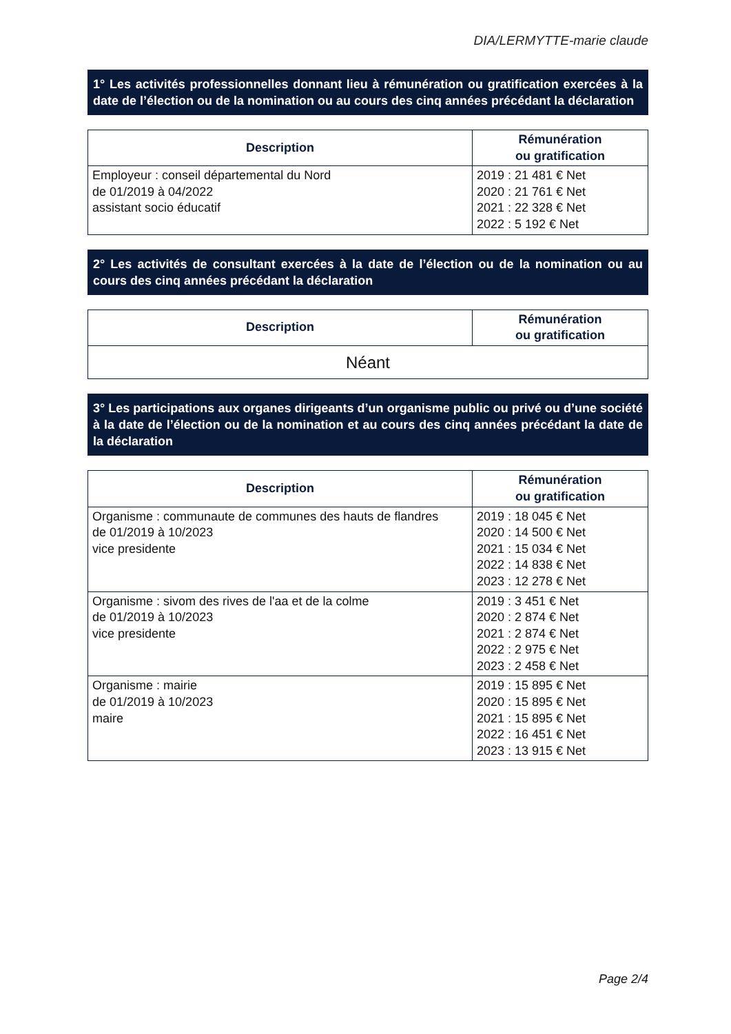DIA/LERMYTTE-marie claude
1° Les activités professionnelles donnant lieu à rémunération ou gratification exercées à la date de l’élection ou de la nomination ou au cours des cinq années précédant la déclaration
| Description | Rémunération ou gratification |
| --- | --- |
| Employeur : conseil départemental du Nord de 01/2019 à 04/2022 assistant socio éducatif | 2019 : 21 481 € Net 2020 : 21 761 € Net 2021 : 22 328 € Net 2022 : 5 192 € Net |
2° Les activités de consultant exercées à la date de l’élection ou de la nomination ou au cours des cinq années précédant la déclaration
| Description | Rémunération ou gratification |
| --- | --- |
| Néant | |
3° Les participations aux organes dirigeants d’un organisme public ou privé ou d’une société à la date de l’élection ou de la nomination et au cours des cinq années précédant la date de la déclaration
| Description | Rémunération ou gratification |
| --- | --- |
| Organisme : communaute de communes des hauts de flandres de 01/2019 à 10/2023 vice presidente | 2019 : 18 045 € Net 2020 : 14 500 € Net 2021 : 15 034 € Net 2022 : 14 838 € Net 2023 : 12 278 € Net |
| Organisme : sivom des rives de l'aa et de la colme de 01/2019 à 10/2023 vice presidente | 2019 : 3 451 € Net 2020 : 2 874 € Net 2021 : 2 874 € Net 2022 : 2 975 € Net 2023 : 2 458 € Net |
| Organisme : mairie de 01/2019 à 10/2023 maire | 2019 : 15 895 € Net 2020 : 15 895 € Net 2021 : 15 895 € Net 2022 : 16 451 € Net 2023 : 13 915 € Net |
Page 2/4